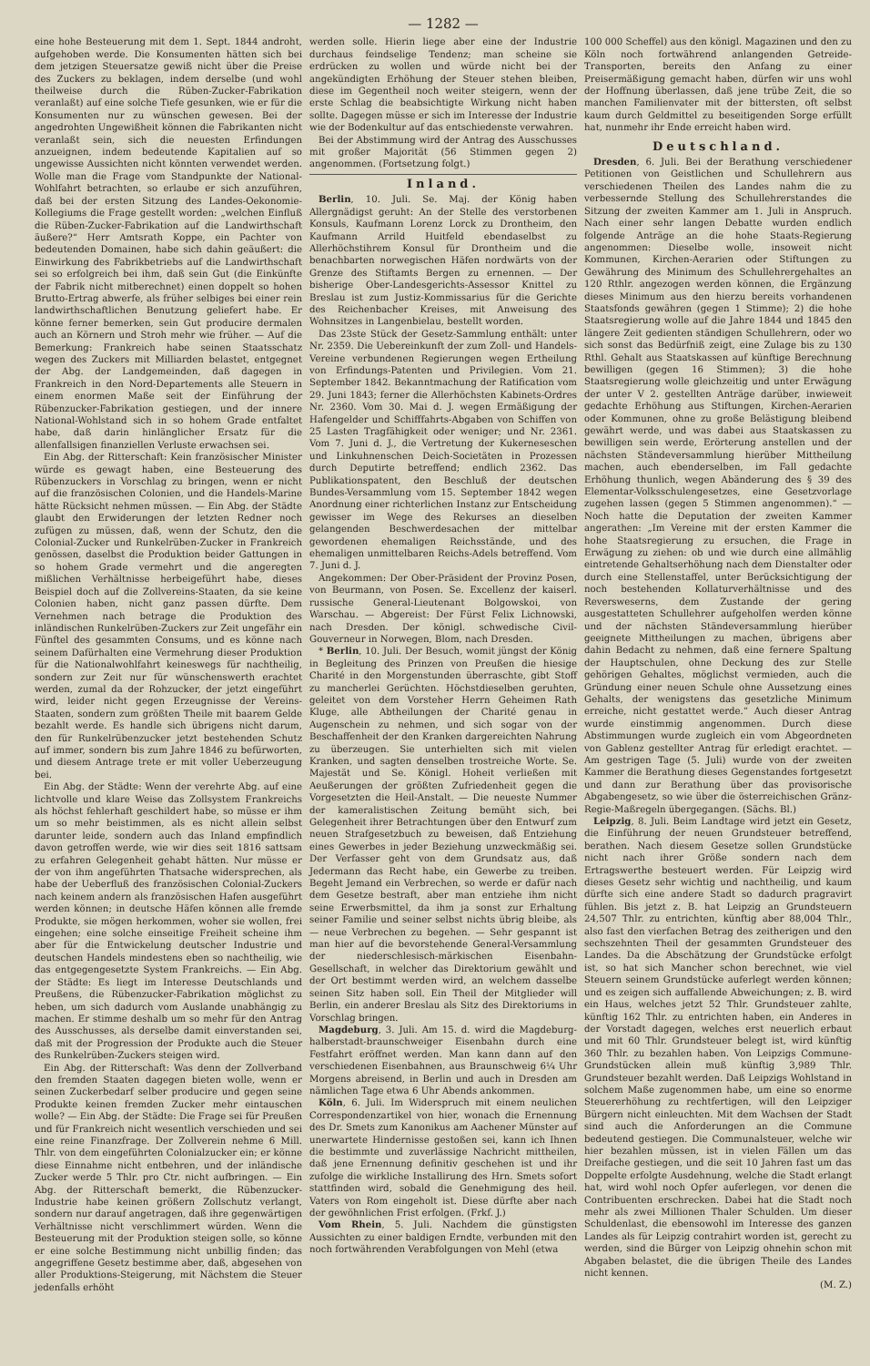— 1282 —
eine hohe Besteuerung mit dem 1. Sept. 1844 androht, aufgehoben werde. Die Konsumenten hätten sich bei dem jetzigen Steuersatze gewiß nicht über die Preise des Zuckers zu beklagen, indem derselbe (und wohl theilweise durch die Rüben-Zucker-Fabrikation veranlaßt) auf eine solche Tiefe gesunken, wie er für die Konsumenten nur zu wünschen gewesen. Bei der angedrohten Ungewißheit können die Fabrikanten nicht veranlaßt sein, sich die neuesten Erfindungen anzueignen, indem bedeutende Kapitalien auf so ungewisse Aussichten nicht könnten verwendet werden. Wolle man die Frage vom Standpunkte der National-Wohlfahrt betrachten, so erlaube er sich anzuführen, daß bei der ersten Sitzung des Landes-Oekonomie-Kollegiums die Frage gestellt worden: „welchen Einfluß die Rüben-Zucker-Fabrikation auf die Landwirthschaft äußere?“ Herr Amtsrath Koppe, ein Pachter von bedeutenden Domainen, habe sich dahin geäußert: die Einwirkung des Fabrikbetriebs auf die Landwirthschaft sei so erfolgreich bei ihm, daß sein Gut (die Einkünfte der Fabrik nicht mitberechnet) einen doppelt so hohen Brutto-Ertrag abwerfe, als früher selbiges bei einer rein landwirthschaftlichen Benutzung geliefert habe. Er könne ferner bemerken, sein Gut producire dermalen auch an Körnern und Stroh mehr wie früher. — Auf die Bemerkung: Frankreich habe seinen Staatsschatz wegen des Zuckers mit Milliarden belastet, entgegnet der Abg. der Landgemeinden, daß dagegen in Frankreich in den Nord-Departements alle Steuern in einem enormen Maße seit der Einführung der Rübenzucker-Fabrikation gestiegen, und der innere National-Wohlstand sich in so hohem Grade entfaltet habe, daß darin hinlänglicher Ersatz für die allenfallsigen finanziellen Verluste erwachsen sei.
Ein Abg. der Ritterschaft: Kein französischer Minister würde es gewagt haben, eine Besteuerung des Rübenzuckers in Vorschlag zu bringen, wenn er nicht auf die französischen Colonien, und die Handels-Marine hätte Rücksicht nehmen müssen. — Ein Abg. der Städte glaubt den Erwiderungen der letzten Redner noch zufügen zu müssen, daß, wenn der Schutz, den die Colonial-Zucker und Runkelrüben-Zucker in Frankreich genössen, daselbst die Produktion beider Gattungen in so hohem Grade vermehrt und die angeregten mißlichen Verhältnisse herbeigeführt habe, dieses Beispiel doch auf die Zollvereins-Staaten, da sie keine Colonien haben, nicht ganz passen dürfte. Dem Vernehmen nach betrage die Produktion des inländischen Runkelrüben-Zuckers zur Zeit ungefähr ein Fünftel des gesammten Consums, und es könne nach seinem Dafürhalten eine Vermehrung dieser Produktion für die Nationalwohlfahrt keineswegs für nachtheilig, sondern zur Zeit nur für wünschenswerth erachtet werden, zumal da der Rohzucker, der jetzt eingeführt wird, leider nicht gegen Erzeugnisse der Vereins-Staaten, sondern zum größten Theile mit baarem Gelde bezahlt werde. Es handle sich übrigens nicht darum, den für Runkelrübenzucker jetzt bestehenden Schutz auf immer, sondern bis zum Jahre 1846 zu befürworten, und diesem Antrage trete er mit voller Ueberzeugung bei.
Ein Abg. der Städte: Wenn der verehrte Abg. auf eine lichtvolle und klare Weise das Zollsystem Frankreichs als höchst fehlerhaft geschildert habe, so müsse er ihm um so mehr beistimmen, als es nicht allein selbst darunter leide, sondern auch das Inland empfindlich davon getroffen werde, wie wir dies seit 1816 sattsam zu erfahren Gelegenheit gehabt hätten. Nur müsse er der von ihm angeführten Thatsache widersprechen, als habe der Ueberfluß des französischen Colonial-Zuckers nach keinem andern als französischen Hafen ausgeführt werden können; in deutsche Häfen können alle fremde Produkte, sie mögen herkommen, woher sie wollen, frei eingehen; eine solche einseitige Freiheit scheine ihm aber für die Entwickelung deutscher Industrie und deutschen Handels mindestens eben so nachtheilig, wie das entgegengesetzte System Frankreichs. — Ein Abg. der Städte: Es liegt im Interesse Deutschlands und Preußens, die Rübenzucker-Fabrikation möglichst zu heben, um sich dadurch vom Auslande unabhängig zu machen. Er stimme deshalb um so mehr für den Antrag des Ausschusses, als derselbe damit einverstanden sei, daß mit der Progression der Produkte auch die Steuer des Runkelrüben-Zuckers steigen wird.
Ein Abg. der Ritterschaft: Was denn der Zollverband den fremden Staaten dagegen bieten wolle, wenn er seinen Zuckerbedarf selber producire und gegen seine Produkte keinen fremden Zucker mehr eintauschen wolle? — Ein Abg. der Städte: Die Frage sei für Preußen und für Frankreich nicht wesentlich verschieden und sei eine reine Finanzfrage. Der Zollverein nehme 6 Mill. Thlr. von dem eingeführten Colonialzucker ein; er könne diese Einnahme nicht entbehren, und der inländische Zucker werde 5 Thlr. pro Ctr. nicht aufbringen. — Ein Abg. der Ritterschaft bemerkt, die Rübenzucker-Industrie habe keinen größern Zollschutz verlangt, sondern nur darauf angetragen, daß ihre gegenwärtigen Verhältnisse nicht verschlimmert würden. Wenn die Besteuerung mit der Produktion steigen solle, so könne er eine solche Bestimmung nicht unbillig finden; das angegriffene Gesetz bestimme aber, daß, abgesehen von aller Produktions-Steigerung, mit Nächstem die Steuer jedenfalls erhöht
werden solle. Hierin liege aber eine der Industrie durchaus feindselige Tendenz; man scheine sie erdrücken zu wollen und würde nicht bei der angekündigten Erhöhung der Steuer stehen bleiben, diese im Gegentheil noch weiter steigern, wenn der erste Schlag die beabsichtigte Wirkung nicht haben sollte. Dagegen müsse er sich im Interesse der Industrie wie der Bodenkultur auf das entschiedenste verwahren.
Bei der Abstimmung wird der Antrag des Ausschusses mit großer Majorität (56 Stimmen gegen 2) angenommen. (Fortsetzung folgt.)
Inland.
Berlin, 10. Juli. Se. Maj. der König haben Allergnädigst geruht: An der Stelle des verstorbenen Konsuls, Kaufmann Lorenz Lorck zu Drontheim, den Kaufmann Arrild Huitfeld ebendaselbst zu Allerhöchstihrem Konsul für Drontheim und die benachbarten norwegischen Häfen nordwärts von der Grenze des Stiftamts Bergen zu ernennen. — Der bisherige Ober-Landesgerichts-Assessor Knittel zu Breslau ist zum Justiz-Kommissarius für die Gerichte des Reichenbacher Kreises, mit Anweisung des Wohnsitzes in Langenbielau, bestellt worden.
Das 23ste Stück der Gesetz-Sammlung enthält: unter Nr. 2359. Die Uebereinkunft der zum Zoll- und Handels-Vereine verbundenen Regierungen wegen Ertheilung von Erfindungs-Patenten und Privilegien. Vom 21. September 1842. Bekanntmachung der Ratification vom 29. Juni 1843; ferner die Allerhöchsten Kabinets-Ordres Nr. 2360. Vom 30. Mai d. J. wegen Ermäßigung der Hafengelder und Schifffahrts-Abgaben von Schiffen von 25 Lasten Tragfähigkeit oder weniger; und Nr. 2361. Vom 7. Juni d. J., die Vertretung der Kukerneseschen und Linkuhnenschen Deich-Societäten in Prozessen durch Deputirte betreffend; endlich 2362. Das Publikationspatent, den Beschluß der deutschen Bundes-Versammlung vom 15. September 1842 wegen Anordnung einer richterlichen Instanz zur Entscheidung gewisser im Wege des Rekurses an dieselben gelangenden Beschwerdesachen der mittelbar gewordenen ehemaligen Reichsstände, und des ehemaligen unmittelbaren Reichs-Adels betreffend. Vom 7. Juni d. J.
Angekommen: Der Ober-Präsident der Provinz Posen, von Beurmann, von Posen. Se. Excellenz der kaiserl. russische General-Lieutenant Bolgowskoi, von Warschau. — Abgereist: Der Fürst Felix Lichnowski, nach Dresden. Der königl. schwedische Civil-Gouverneur in Norwegen, Blom, nach Dresden.
* Berlin, 10. Juli. Der Besuch, womit jüngst der König in Begleitung des Prinzen von Preußen die hiesige Charité in den Morgenstunden überraschte, gibt Stoff zu mancherlei Gerüchten. Höchstdieselben geruhten, geleitet von dem Vorsteher Herrn Geheimen Rath Kluge, alle Abtheilungen der Charité genau in Augenschein zu nehmen, und sich sogar von der Beschaffenheit der den Kranken dargereichten Nahrung zu überzeugen. Sie unterhielten sich mit vielen Kranken, und sagten denselben trostreiche Worte. Se. Majestät und Se. Königl. Hoheit verließen mit Aeußerungen der größten Zufriedenheit gegen die Vorgesetzten die Heil-Anstalt. — Die neueste Nummer der kameralistischen Zeitung bemüht sich, bei Gelegenheit ihrer Betrachtungen über den Entwurf zum neuen Strafgesetzbuch zu beweisen, daß Entziehung eines Gewerbes in jeder Beziehung unzweckmäßig sei. Der Verfasser geht von dem Grundsatz aus, daß Jedermann das Recht habe, ein Gewerbe zu treiben. Begeht Jemand ein Verbrechen, so werde er dafür nach dem Gesetze bestraft, aber man entziehe ihm nicht seine Erwerbsmittel, da ihm ja sonst zur Erhaltung seiner Familie und seiner selbst nichts übrig bleibe, als — neue Verbrechen zu begehen. — Sehr gespannt ist man hier auf die bevorstehende General-Versammlung der niederschlesisch-märkischen Eisenbahn-Gesellschaft, in welcher das Direktorium gewählt und der Ort bestimmt werden wird, an welchem dasselbe seinen Sitz haben soll. Ein Theil der Mitglieder will Berlin, ein anderer Breslau als Sitz des Direktoriums in Vorschlag bringen.
Magdeburg, 3. Juli. Am 15. d. wird die Magdeburg-halberstadt-braunschweiger Eisenbahn durch eine Festfahrt eröffnet werden. Man kann dann auf den verschiedenen Eisenbahnen, aus Braunschweig 6¼ Uhr Morgens abreisend, in Berlin und auch in Dresden am nämlichen Tage etwa 6 Uhr Abends ankommen.
Köln, 6. Juli. Im Widerspruch mit einem neulichen Correspondenzartikel von hier, wonach die Ernennung des Dr. Smets zum Kanonikus am Aachener Münster auf unerwartete Hindernisse gestoßen sei, kann ich Ihnen die bestimmte und zuverlässige Nachricht mittheilen, daß jene Ernennung definitiv geschehen ist und ihr zufolge die wirkliche Installirung des Hrn. Smets sofort stattfinden wird, sobald die Genehmigung des heil. Vaters von Rom eingeholt ist. Diese dürfte aber nach der gewöhnlichen Frist erfolgen. (Frkf. J.)
Vom Rhein, 5. Juli. Nachdem die günstigsten Aussichten zu einer baldigen Erndte, verbunden mit den noch fortwährenden Verabfolgungen von Mehl (etwa
100 000 Scheffel) aus den königl. Magazinen und den zu Köln noch fortwährend anlangenden Getreide-Transporten, bereits den Anfang zu einer Preisermäßigung gemacht haben, dürfen wir uns wohl der Hoffnung überlassen, daß jene trübe Zeit, die so manchen Familienvater mit der bittersten, oft selbst kaum durch Geldmittel zu beseitigenden Sorge erfüllt hat, nunmehr ihr Ende erreicht haben wird.
Deutschland.
Dresden, 6. Juli. Bei der Berathung verschiedener Petitionen von Geistlichen und Schullehrern aus verschiedenen Theilen des Landes nahm die zu verbessernde Stellung des Schullehrerstandes die Sitzung der zweiten Kammer am 1. Juli in Anspruch. Nach einer sehr langen Debatte wurden endlich folgende Anträge an die hohe Staats-Regierung angenommen: Dieselbe wolle, insoweit nicht Kommunen, Kirchen-Aerarien oder Stiftungen zu Gewährung des Minimum des Schullehrergehaltes an 120 Rthlr. angezogen werden können, die Ergänzung dieses Minimum aus den hierzu bereits vorhandenen Staatsfonds gewähren (gegen 1 Stimme); 2) die hohe Staatsregierung wolle auf die Jahre 1844 und 1845 den längere Zeit gedienten ständigen Schullehrern, oder wo sich sonst das Bedürfniß zeigt, eine Zulage bis zu 130 Rthl. Gehalt aus Staatskassen auf künftige Berechnung bewilligen (gegen 16 Stimmen); 3) die hohe Staatsregierung wolle gleichzeitig und unter Erwägung der unter V 2. gestellten Anträge darüber, inwieweit gedachte Erhöhung aus Stiftungen, Kirchen-Aerarien oder Kommunen, ohne zu große Belästigung bleibend gewährt werde, und was dabei aus Staatskassen zu bewilligen sein werde, Erörterung anstellen und der nächsten Ständeversammlung hierüber Mittheilung machen, auch ebenderselben, im Fall gedachte Erhöhung thunlich, wegen Abänderung des § 39 des Elementar-Volksschulengesetzes, eine Gesetzvorlage zugehen lassen (gegen 5 Stimmen angenommen).“ — Noch hatte die Deputation der zweiten Kammer angerathen: „Im Vereine mit der ersten Kammer die hohe Staatsregierung zu ersuchen, die Frage in Erwägung zu ziehen: ob und wie durch eine allmählig eintretende Gehaltserhöhung nach dem Dienstalter oder durch eine Stellenstaffel, unter Berücksichtigung der noch bestehenden Kollaturverhältnisse und des Reversweserns, dem Zustande der gering ausgestatteten Schullehrer aufgeholfen werden könne und der nächsten Ständeversammlung hierüber geeignete Mittheilungen zu machen, übrigens aber dahin Bedacht zu nehmen, daß eine fernere Spaltung der Hauptschulen, ohne Deckung des zur Stelle gehörigen Gehaltes, möglichst vermieden, auch die Gründung einer neuen Schule ohne Aussetzung eines Gehalts, der wenigstens das gesetzliche Minimum erreiche, nicht gestattet werde.“ Auch dieser Antrag wurde einstimmig angenommen. Durch diese Abstimmungen wurde zugleich ein vom Abgeordneten von Gablenz gestellter Antrag für erledigt erachtet. — Am gestrigen Tage (5. Juli) wurde von der zweiten Kammer die Berathung dieses Gegenstandes fortgesetzt und dann zur Berathung über das provisorische Abgabengesetz, so wie über die österreichischen Gränz-Regie-Maßregeln übergegangen. (Sächs. Bl.)
Leipzig, 8. Juli. Beim Landtage wird jetzt ein Gesetz, die Einführung der neuen Grundsteuer betreffend, berathen. Nach diesem Gesetze sollen Grundstücke nicht nach ihrer Größe sondern nach dem Ertragswerthe besteuert werden. Für Leipzig wird dieses Gesetz sehr wichtig und nachtheilig, und kaum dürfte sich eine andere Stadt so dadurch pragravirt fühlen. Bis jetzt z. B. hat Leipzig an Grundsteuern 24,507 Thlr. zu entrichten, künftig aber 88,004 Thlr., also fast den vierfachen Betrag des zeitherigen und den sechszehnten Theil der gesammten Grundsteuer des Landes. Da die Abschätzung der Grundstücke erfolgt ist, so hat sich Mancher schon berechnet, wie viel Steuern seinem Grundstücke auferlegt werden können; und es zeigen sich auffallende Abweichungen; z. B. wird ein Haus, welches jetzt 52 Thlr. Grundsteuer zahlte, künftig 162 Thlr. zu entrichten haben, ein Anderes in der Vorstadt dagegen, welches erst neuerlich erbaut und mit 60 Thlr. Grundsteuer belegt ist, wird künftig 360 Thlr. zu bezahlen haben. Von Leipzigs Commune-Grundstücken allein muß künftig 3,989 Thlr. Grundsteuer bezahlt werden. Daß Leipzigs Wohlstand in solchem Maße zugenommen habe, um eine so enorme Steuererhöhung zu rechtfertigen, will den Leipziger Bürgern nicht einleuchten. Mit dem Wachsen der Stadt sind auch die Anforderungen an die Commune bedeutend gestiegen. Die Communalsteuer, welche wir hier bezahlen müssen, ist in vielen Fällen um das Dreifache gestiegen, und die seit 10 Jahren fast um das Doppelte erfolgte Ausdehnung, welche die Stadt erlangt hat, wird wohl noch Opfer auferlegen, vor denen die Contribuenten erschrecken. Dabei hat die Stadt noch mehr als zwei Millionen Thaler Schulden. Um dieser Schuldenlast, die ebensowohl im Interesse des ganzen Landes als für Leipzig contrahirt worden ist, gerecht zu werden, sind die Bürger von Leipzig ohnehin schon mit Abgaben belastet, die die übrigen Theile des Landes nicht kennen.
(M. Z.)